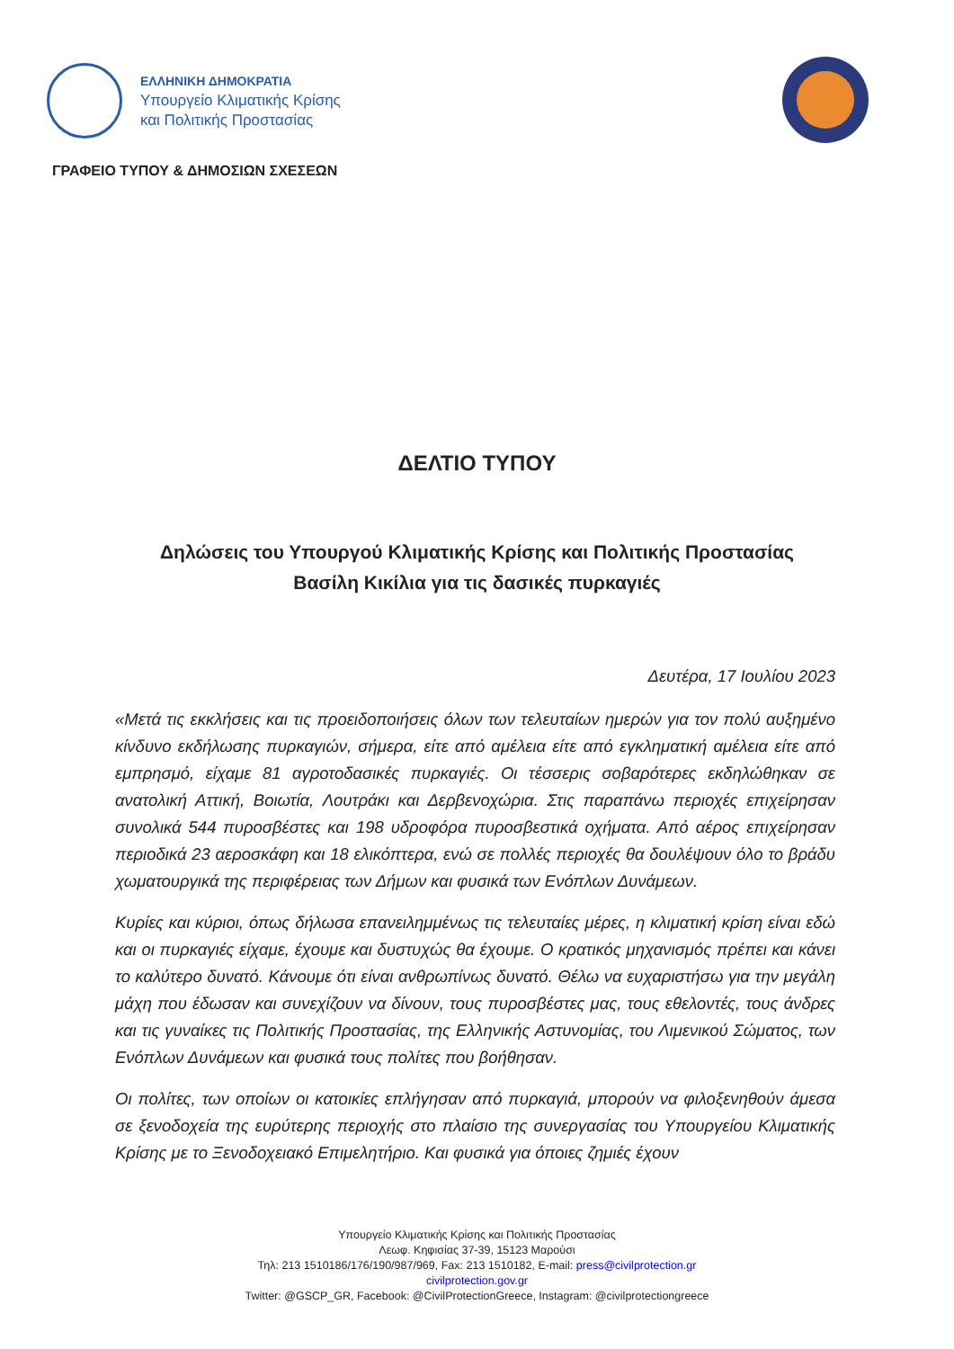ΕΛΛΗΝΙΚΗ ΔΗΜΟΚΡΑΤΙΑ
Υπουργείο Κλιματικής Κρίσης
και Πολιτικής Προστασίας
ΓΡΑΦΕΙΟ ΤΥΠΟΥ & ΔΗΜΟΣΙΩΝ ΣΧΕΣΕΩΝ
ΔΕΛΤΙΟ ΤΥΠΟΥ
Δηλώσεις του Υπουργού Κλιματικής Κρίσης και Πολιτικής Προστασίας
Βασίλη Κικίλια για τις δασικές πυρκαγιές
Δευτέρα, 17 Ιουλίου 2023
«Μετά τις εκκλήσεις και τις προειδοποιήσεις όλων των τελευταίων ημερών για τον πολύ αυξημένο κίνδυνο εκδήλωσης πυρκαγιών, σήμερα, είτε από αμέλεια είτε από εγκληματική αμέλεια είτε από εμπρησμό, είχαμε 81 αγροτοδασικές πυρκαγιές. Οι τέσσερις σοβαρότερες εκδηλώθηκαν σε ανατολική Αττική, Βοιωτία, Λουτράκι και Δερβενοχώρια. Στις παραπάνω περιοχές επιχείρησαν συνολικά 544 πυροσβέστες και 198 υδροφόρα πυροσβεστικά οχήματα. Από αέρος επιχείρησαν περιοδικά 23 αεροσκάφη και 18 ελικόπτερα, ενώ σε πολλές περιοχές θα δουλέψουν όλο το βράδυ χωματουργικά της περιφέρειας των Δήμων και φυσικά των Ενόπλων Δυνάμεων.
Κυρίες και κύριοι, όπως δήλωσα επανειλημμένως τις τελευταίες μέρες, η κλιματική κρίση είναι εδώ και οι πυρκαγιές είχαμε, έχουμε και δυστυχώς θα έχουμε. Ο κρατικός μηχανισμός πρέπει και κάνει το καλύτερο δυνατό. Κάνουμε ότι είναι ανθρωπίνως δυνατό. Θέλω να ευχαριστήσω για την μεγάλη μάχη που έδωσαν και συνεχίζουν να δίνουν, τους πυροσβέστες μας, τους εθελοντές, τους άνδρες και τις γυναίκες τις Πολιτικής Προστασίας, της Ελληνικής Αστυνομίας, του Λιμενικού Σώματος, των Ενόπλων Δυνάμεων και φυσικά τους πολίτες που βοήθησαν.
Οι πολίτες, των οποίων οι κατοικίες επλήγησαν από πυρκαγιά, μπορούν να φιλοξενηθούν άμεσα σε ξενοδοχεία της ευρύτερης περιοχής στο πλαίσιο της συνεργασίας του Υπουργείου Κλιματικής Κρίσης με το Ξενοδοχειακό Επιμελητήριο. Και φυσικά για όποιες ζημιές έχουν
Υπουργείο Κλιματικής Κρίσης και Πολιτικής Προστασίας
Λεωφ. Κηφισίας 37-39, 15123 Μαρούσι
Τηλ: 213 1510186/176/190/987/969, Fax: 213 1510182, E-mail: press@civilprotection.gr
civilprotection.gov.gr
Twitter: @GSCP_GR, Facebook: @CivilProtectionGreece, Instagram: @civilprotectiongreece